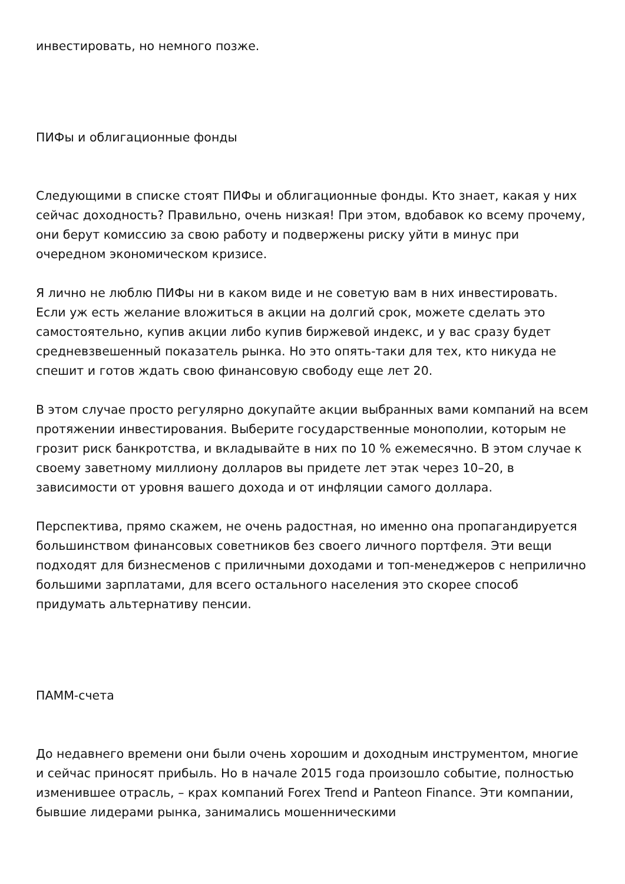инвестировать, но немного позже.
ПИФы и облигационные фонды
Следующими в списке стоят ПИФы и облигационные фонды. Кто знает, какая у них сейчас доходность? Правильно, очень низкая! При этом, вдобавок ко всему прочему, они берут комиссию за свою работу и подвержены риску уйти в минус при очередном экономическом кризисе.
Я лично не люблю ПИФы ни в каком виде и не советую вам в них инвестировать. Если уж есть желание вложиться в акции на долгий срок, можете сделать это самостоятельно, купив акции либо купив биржевой индекс, и у вас сразу будет средневзвешенный показатель рынка. Но это опять-таки для тех, кто никуда не спешит и готов ждать свою финансовую свободу еще лет 20.
В этом случае просто регулярно докупайте акции выбранных вами компаний на всем протяжении инвестирования. Выберите государственные монополии, которым не грозит риск банкротства, и вкладывайте в них по 10 % ежемесячно. В этом случае к своему заветному миллиону долларов вы придете лет этак через 10–20, в зависимости от уровня вашего дохода и от инфляции самого доллара.
Перспектива, прямо скажем, не очень радостная, но именно она пропагандируется большинством финансовых советников без своего личного портфеля. Эти вещи подходят для бизнесменов с приличными доходами и топ-менеджеров с неприлично большими зарплатами, для всего остального населения это скорее способ придумать альтернативу пенсии.
ПАММ-счета
До недавнего времени они были очень хорошим и доходным инструментом, многие и сейчас приносят прибыль. Но в начале 2015 года произошло событие, полностью изменившее отрасль, – крах компаний Forex Trend и Panteon Finance. Эти компании, бывшие лидерами рынка, занимались мошенническими